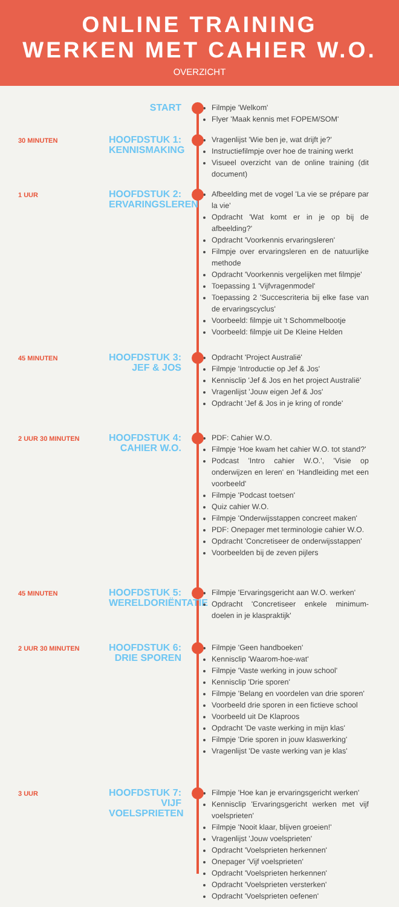ONLINE TRAINING
WERKEN MET CAHIER W.O.
OVERZICHT
START
Filmpje 'Welkom'
Flyer 'Maak kennis met FOPEM/SOM'
30 MINUTEN
HOOFDSTUK 1: KENNISMAKING
Vragenlijst 'Wie ben je, wat drijft je?'
Instructiefilmpje over hoe de training werkt
Visueel overzicht van de online training (dit document)
1 UUR
HOOFDSTUK 2: ERVARINGSLEREN
Afbeelding met de vogel 'La vie se prépare par la vie'
Opdracht 'Wat komt er in je op bij de afbeelding?'
Opdracht 'Voorkennis ervaringsleren'
Filmpje over ervaringsleren en de natuurlijke methode
Opdracht 'Voorkennis vergelijken met filmpje'
Toepassing 1 'Vijfvragenmodel'
Toepassing 2 'Succescriteria bij elke fase van de ervaringscyclus'
Voorbeeld: filmpje uit 't Schommelbootje
Voorbeeld: filmpje uit De Kleine Helden
45 MINUTEN
HOOFDSTUK 3: JEF & JOS
Opdracht 'Project Australië'
Filmpje 'Introductie op Jef & Jos'
Kennisclip 'Jef & Jos en het project Australië'
Vragenlijst 'Jouw eigen Jef & Jos'
Opdracht 'Jef & Jos in je kring of ronde'
2 UUR 30 MINUTEN
HOOFDSTUK 4: CAHIER W.O.
PDF: Cahier W.O.
Filmpje 'Hoe kwam het cahier W.O. tot stand?'
Podcast 'Intro cahier W.O.', 'Visie op onderwijzen en leren' en 'Handleiding met een voorbeeld'
Filmpje 'Podcast toetsen'
Quiz cahier W.O.
Filmpje 'Onderwijsstappen concreet maken'
PDF: Onepager met terminologie cahier W.O.
Opdracht 'Concretiseer de onderwijsstappen'
Voorbeelden bij de zeven pijlers
45 MINUTEN
HOOFDSTUK 5: WERELDORIËNTATIE
Filmpje 'Ervaringsgericht aan W.O. werken'
Opdracht 'Concretiseer enkele minimum-doelen in je klaspraktijk'
2 UUR 30 MINUTEN
HOOFDSTUK 6: DRIE SPOREN
Filmpje 'Geen handboeken'
Kennisclip 'Waarom-hoe-wat'
Filmpje 'Vaste werking in jouw school'
Kennisclip 'Drie sporen'
Filmpje 'Belang en voordelen van drie sporen'
Voorbeeld drie sporen in een fictieve school
Voorbeeld uit De Klaproos
Opdracht 'De vaste werking in mijn klas'
Filmpje 'Drie sporen in jouw klaswerking'
Vragenlijst 'De vaste werking van je klas'
3 UUR
HOOFDSTUK 7: VIJF VOELSPRIETEN
Filmpje 'Hoe kan je ervaringsgericht werken'
Kennisclip 'Ervaringsgericht werken met vijf voelsprieten'
Filmpje 'Nooit klaar, blijven groeien!'
Vragenlijst 'Jouw voelsprieten'
Opdracht 'Voelsprieten herkennen'
Onepager 'Vijf voelsprieten'
Opdracht 'Voelsprieten herkennen'
Opdracht 'Voelsprieten versterken'
Opdracht 'Voelsprieten oefenen'